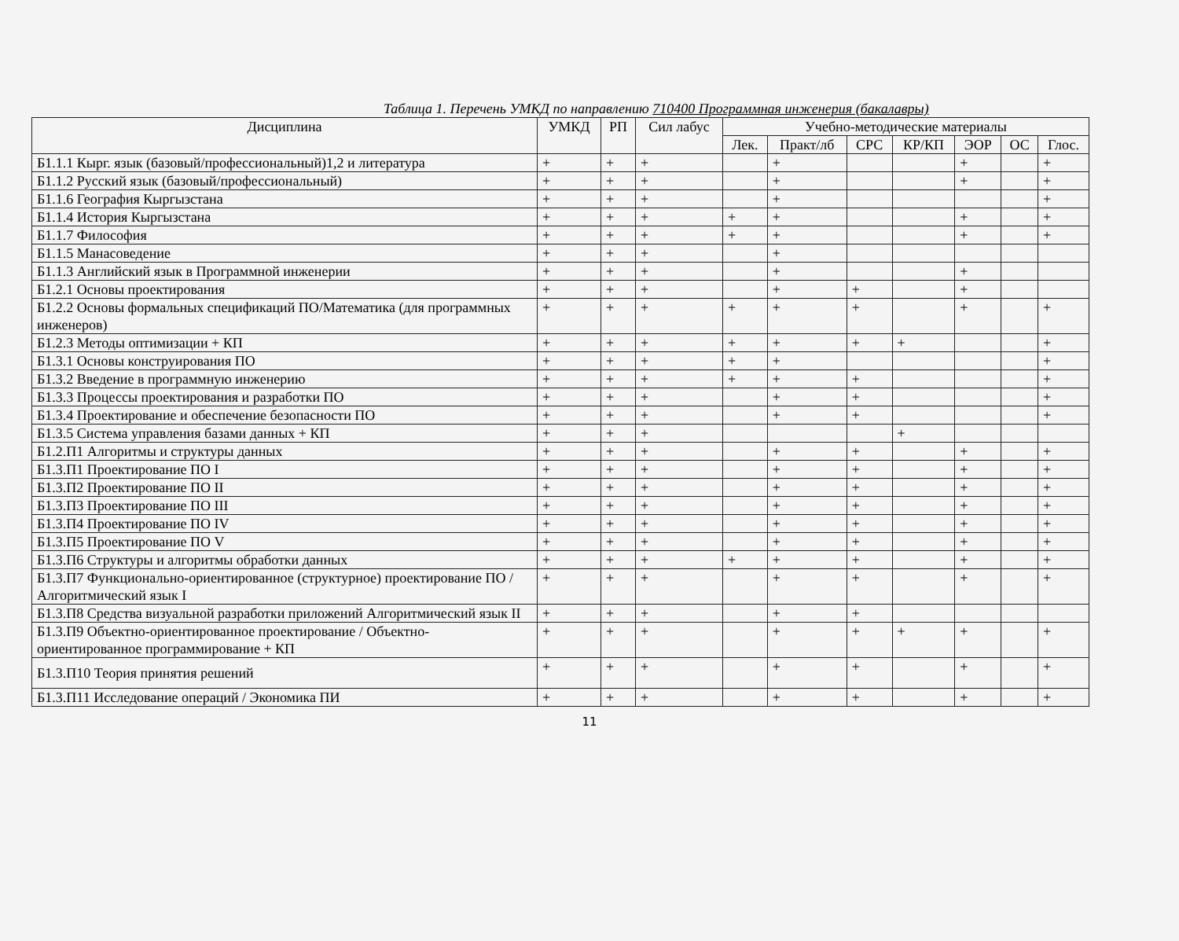Таблица 1. Перечень УМКД по направлению 710400 Программная инженерия (бакалавры)
| Дисциплина | УМКД | РП | Сил лабус | Учебно-методические материалы | | | | | | |
| --- | --- | --- | --- | --- | --- | --- | --- | --- | --- | --- |
| | | | | Лек. | Практ/лб | СРС | КР/КП | ЭОР | ОС | Глос. |
| Б1.1.1 Кырг. язык (базовый/профессиональный)1,2 и литература | + | + | + | | + | | | + | | + |
| Б1.1.2 Русский язык (базовый/профессиональный) | + | + | + | | + | | | + | | + |
| Б1.1.6 География Кыргызстана | + | + | + | | + | | | | | + |
| Б1.1.4 История Кыргызстана | + | + | + | + | + | | | + | | + |
| Б1.1.7 Философия | + | + | + | + | + | | | + | | + |
| Б1.1.5 Манасоведение | + | + | + | | + | | | | | |
| Б1.1.3 Английский язык в Программной инженерии | + | + | + | | + | | | + | | |
| Б1.2.1 Основы проектирования | + | + | + | | + | + | | + | | |
| Б1.2.2 Основы формальных спецификаций ПО/Математика (для программных инженеров) | + | + | + | + | + | + | | + | | + |
| Б1.2.3 Методы оптимизации + КП | + | + | + | + | + | + | + | | | + |
| Б1.3.1 Основы конструирования ПО | + | + | + | + | + | | | | | + |
| Б1.3.2 Введение в программную инженерию | + | + | + | + | + | + | | | | + |
| Б1.3.3 Процессы проектирования и разработки ПО | + | + | + | | + | + | | | | + |
| Б1.3.4 Проектирование и обеспечение безопасности ПО | + | + | + | | + | + | | | | + |
| Б1.3.5 Система управления базами данных + КП | + | + | + | | | | + | | | |
| Б1.2.П1 Алгоритмы и структуры данных | + | + | + | | + | + | | + | | + |
| Б1.3.П1 Проектирование ПО I | + | + | + | | + | + | | + | | + |
| Б1.3.П2 Проектирование ПО II | + | + | + | | + | + | | + | | + |
| Б1.3.П3 Проектирование ПО III | + | + | + | | + | + | | + | | + |
| Б1.3.П4 Проектирование ПО IV | + | + | + | | + | + | | + | | + |
| Б1.3.П5 Проектирование ПО V | + | + | + | | + | + | | + | | + |
| Б1.3.П6 Структуры и алгоритмы обработки данных | + | + | + | + | + | + | | + | | + |
| Б1.3.П7 Функционально-ориентированное (структурное) проектирование ПО / Алгоритмический язык I | + | + | + | | + | + | | + | | + |
| Б1.3.П8 Средства визуальной разработки приложений Алгоритмический язык II | + | + | + | | + | + | | | | |
| Б1.3.П9 Объектно-ориентированное проектирование / Объектно-ориентированное программирование + КП | + | + | + | | + | + | + | + | | + |
| Б1.3.П10 Теория принятия решений | + | + | + | | + | + | | + | | + |
| Б1.3.П11 Исследование операций / Экономика ПИ | + | + | + | | + | + | | + | | + |
11